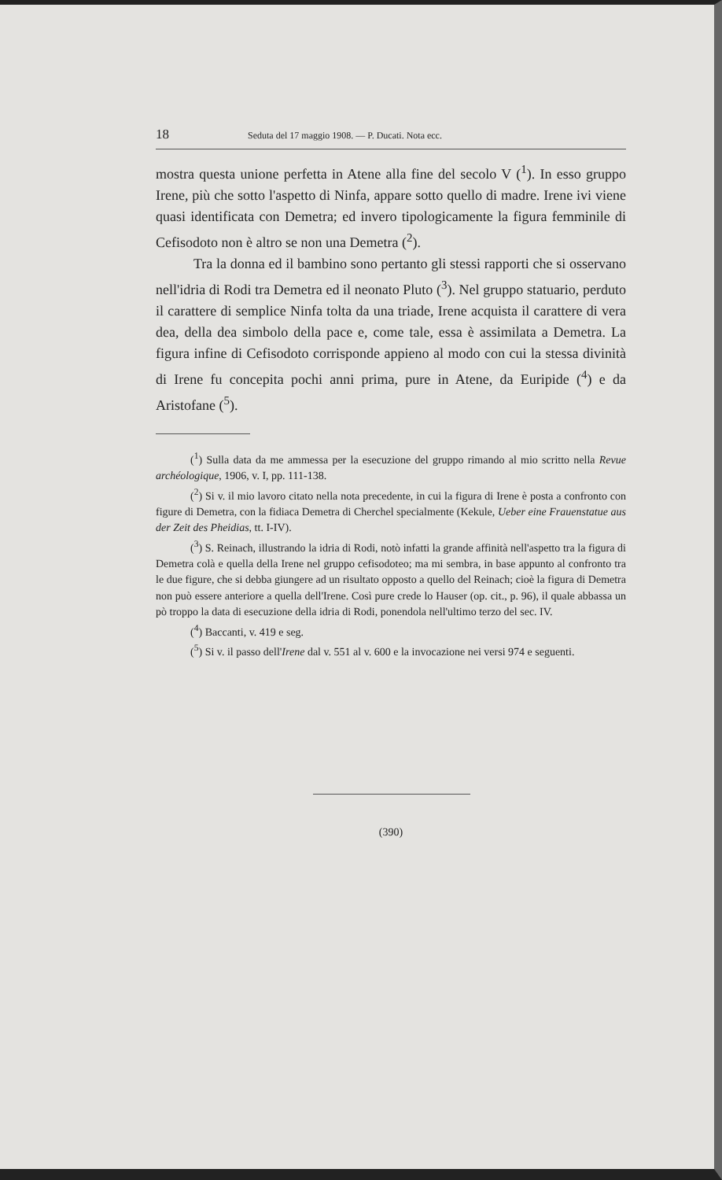18 Seduta del 17 maggio 1908. — P. Ducati. Nota ecc.
mostra questa unione perfetta in Atene alla fine del secolo V (<sup>1</sup>). In esso gruppo Irene, più che sotto l'aspetto di Ninfa, appare sotto quello di madre. Irene ivi viene quasi identificata con Demetra; ed invero tipologicamente la figura femminile di Cefisodoto non è altro se non una Demetra (<sup>2</sup>).
Tra la donna ed il bambino sono pertanto gli stessi rapporti che si osservano nell'idria di Rodi tra Demetra ed il neonato Pluto (<sup>3</sup>). Nel gruppo statuario, perduto il carattere di semplice Ninfa tolta da una triade, Irene acquista il carattere di vera dea, della dea simbolo della pace e, come tale, essa è assimilata a Demetra. La figura infine di Cefisodoto corrisponde appieno al modo con cui la stessa divinità di Irene fu concepita pochi anni prima, pure in Atene, da Euripide (<sup>4</sup>) e da Aristofane (<sup>5</sup>).
(<sup>1</sup>) Sulla data da me ammessa per la esecuzione del gruppo rimando al mio scritto nella Revue archéologique, 1906, v. I, pp. 111-138.
(<sup>2</sup>) Si v. il mio lavoro citato nella nota precedente, in cui la figura di Irene è posta a confronto con figure di Demetra, con la fidiaca Demetra di Cherchel specialmente (Kekule, Ueber eine Frauenstatue aus der Zeit des Pheidias, tt. I-IV).
(<sup>3</sup>) S. Reinach, illustrando la idria di Rodi, notò infatti la grande affinità nell'aspetto tra la figura di Demetra colà e quella della Irene nel gruppo cefisodoteo; ma mi sembra, in base appunto al confronto tra le due figure, che si debba giungere ad un risultato opposto a quello del Reinach; cioè la figura di Demetra non può essere anteriore a quella dell'Irene. Così pure crede lo Hauser (op. cit., p. 96), il quale abbassa un pò troppo la data di esecuzione della idria di Rodi, ponendola nell'ultimo terzo del sec. IV.
(<sup>4</sup>) Baccanti, v. 419 e seg.
(<sup>5</sup>) Si v. il passo dell'Irene dal v. 551 al v. 600 e la invocazione nei versi 974 e seguenti.
(390)